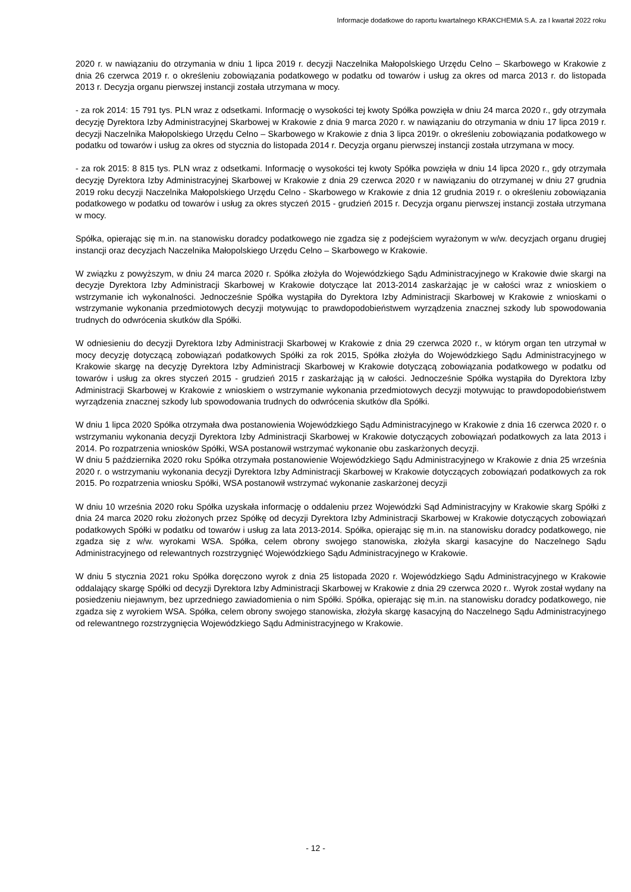Informacje dodatkowe do raportu kwartalnego KRAKCHEMIA S.A. za I kwartał 2022 roku
2020 r. w nawiązaniu do otrzymania w dniu 1 lipca 2019 r. decyzji Naczelnika Małopolskiego Urzędu Celno – Skarbowego w Krakowie z dnia 26 czerwca 2019 r. o określeniu zobowiązania podatkowego w podatku od towarów i usług za okres od marca 2013 r. do listopada 2013 r. Decyzja organu pierwszej instancji została utrzymana w mocy.
- za rok 2014: 15 791 tys. PLN wraz z odsetkami. Informację o wysokości tej kwoty Spółka powzięła w dniu 24 marca 2020 r., gdy otrzymała decyzję Dyrektora Izby Administracyjnej Skarbowej w Krakowie z dnia 9 marca 2020 r. w nawiązaniu do otrzymania w dniu 17 lipca 2019 r. decyzji Naczelnika Małopolskiego Urzędu Celno – Skarbowego w Krakowie z dnia 3 lipca 2019r. o określeniu zobowiązania podatkowego w podatku od towarów i usług za okres od stycznia do listopada 2014 r. Decyzja organu pierwszej instancji została utrzymana w mocy.
- za rok 2015: 8 815 tys. PLN wraz z odsetkami. Informację o wysokości tej kwoty Spółka powzięła w dniu 14 lipca 2020 r., gdy otrzymała decyzję Dyrektora Izby Administracyjnej Skarbowej w Krakowie z dnia 29 czerwca 2020 r w nawiązaniu do otrzymanej w dniu 27 grudnia 2019 roku decyzji Naczelnika Małopolskiego Urzędu Celno - Skarbowego w Krakowie z dnia 12 grudnia 2019 r. o określeniu zobowiązania podatkowego w podatku od towarów i usług za okres styczeń 2015 - grudzień 2015 r. Decyzja organu pierwszej instancji została utrzymana w mocy.
Spółka, opierając się m.in. na stanowisku doradcy podatkowego nie zgadza się z podejściem wyrażonym w w/w. decyzjach organu drugiej instancji oraz decyzjach Naczelnika Małopolskiego Urzędu Celno – Skarbowego w Krakowie.
W związku z powyższym, w dniu 24 marca 2020 r. Spółka złożyła do Wojewódzkiego Sądu Administracyjnego w Krakowie dwie skargi na decyzje Dyrektora Izby Administracji Skarbowej w Krakowie dotyczące lat 2013-2014 zaskarżając je w całości wraz z wnioskiem o wstrzymanie ich wykonalności. Jednocześnie Spółka wystąpiła do Dyrektora Izby Administracji Skarbowej w Krakowie z wnioskami o wstrzymanie wykonania przedmiotowych decyzji motywując to prawdopodobieństwem wyrządzenia znacznej szkody lub spowodowania trudnych do odwrócenia skutków dla Spółki.
W odniesieniu do decyzji Dyrektora Izby Administracji Skarbowej w Krakowie z dnia 29 czerwca 2020 r., w którym organ ten utrzymał w mocy decyzję dotyczącą zobowiązań podatkowych Spółki za rok 2015, Spółka złożyła do Wojewódzkiego Sądu Administracyjnego w Krakowie skargę na decyzję Dyrektora Izby Administracji Skarbowej w Krakowie dotyczącą zobowiązania podatkowego w podatku od towarów i usług za okres styczeń 2015 - grudzień 2015 r zaskarżając ją w całości. Jednocześnie Spółka wystąpiła do Dyrektora Izby Administracji Skarbowej w Krakowie z wnioskiem o wstrzymanie wykonania przedmiotowych decyzji motywując to prawdopodobieństwem wyrządzenia znacznej szkody lub spowodowania trudnych do odwrócenia skutków dla Spółki.
W dniu 1 lipca 2020 Spółka otrzymała dwa postanowienia Wojewódzkiego Sądu Administracyjnego w Krakowie z dnia 16 czerwca 2020 r. o wstrzymaniu wykonania decyzji Dyrektora Izby Administracji Skarbowej w Krakowie dotyczących zobowiązań podatkowych za lata 2013 i 2014. Po rozpatrzenia wniosków Spółki, WSA postanowił wstrzymać wykonanie obu zaskarżonych decyzji.
W dniu 5 października 2020 roku Spółka otrzymała postanowienie Wojewódzkiego Sądu Administracyjnego w Krakowie z dnia 25 września 2020 r. o wstrzymaniu wykonania decyzji Dyrektora Izby Administracji Skarbowej w Krakowie dotyczących zobowiązań podatkowych za rok 2015. Po rozpatrzenia wniosku Spółki, WSA postanowił wstrzymać wykonanie zaskarżonej decyzji
W dniu 10 września 2020 roku Spółka uzyskała informację o oddaleniu przez Wojewódzki Sąd Administracyjny w Krakowie skarg Spółki z dnia 24 marca 2020 roku złożonych przez Spółkę od decyzji Dyrektora Izby Administracji Skarbowej w Krakowie dotyczących zobowiązań podatkowych Spółki w podatku od towarów i usług za lata 2013-2014. Spółka, opierając się m.in. na stanowisku doradcy podatkowego, nie zgadza się z w/w. wyrokami WSA. Spółka, celem obrony swojego stanowiska, złożyła skargi kasacyjne do Naczelnego Sądu Administracyjnego od relewantnych rozstrzygnięć Wojewódzkiego Sądu Administracyjnego w Krakowie.
W dniu 5 stycznia 2021 roku Spółka doręczono wyrok z dnia 25 listopada 2020 r. Wojewódzkiego Sądu Administracyjnego w Krakowie oddalający skargę Spółki od decyzji Dyrektora Izby Administracji Skarbowej w Krakowie z dnia 29 czerwca 2020 r.. Wyrok został wydany na posiedzeniu niejawnym, bez uprzedniego zawiadomienia o nim Spółki. Spółka, opierając się m.in. na stanowisku doradcy podatkowego, nie zgadza się z wyrokiem WSA. Spółka, celem obrony swojego stanowiska, złożyła skargę kasacyjną do Naczelnego Sądu Administracyjnego od relewantnego rozstrzygnięcia Wojewódzkiego Sądu Administracyjnego w Krakowie.
- 12 -